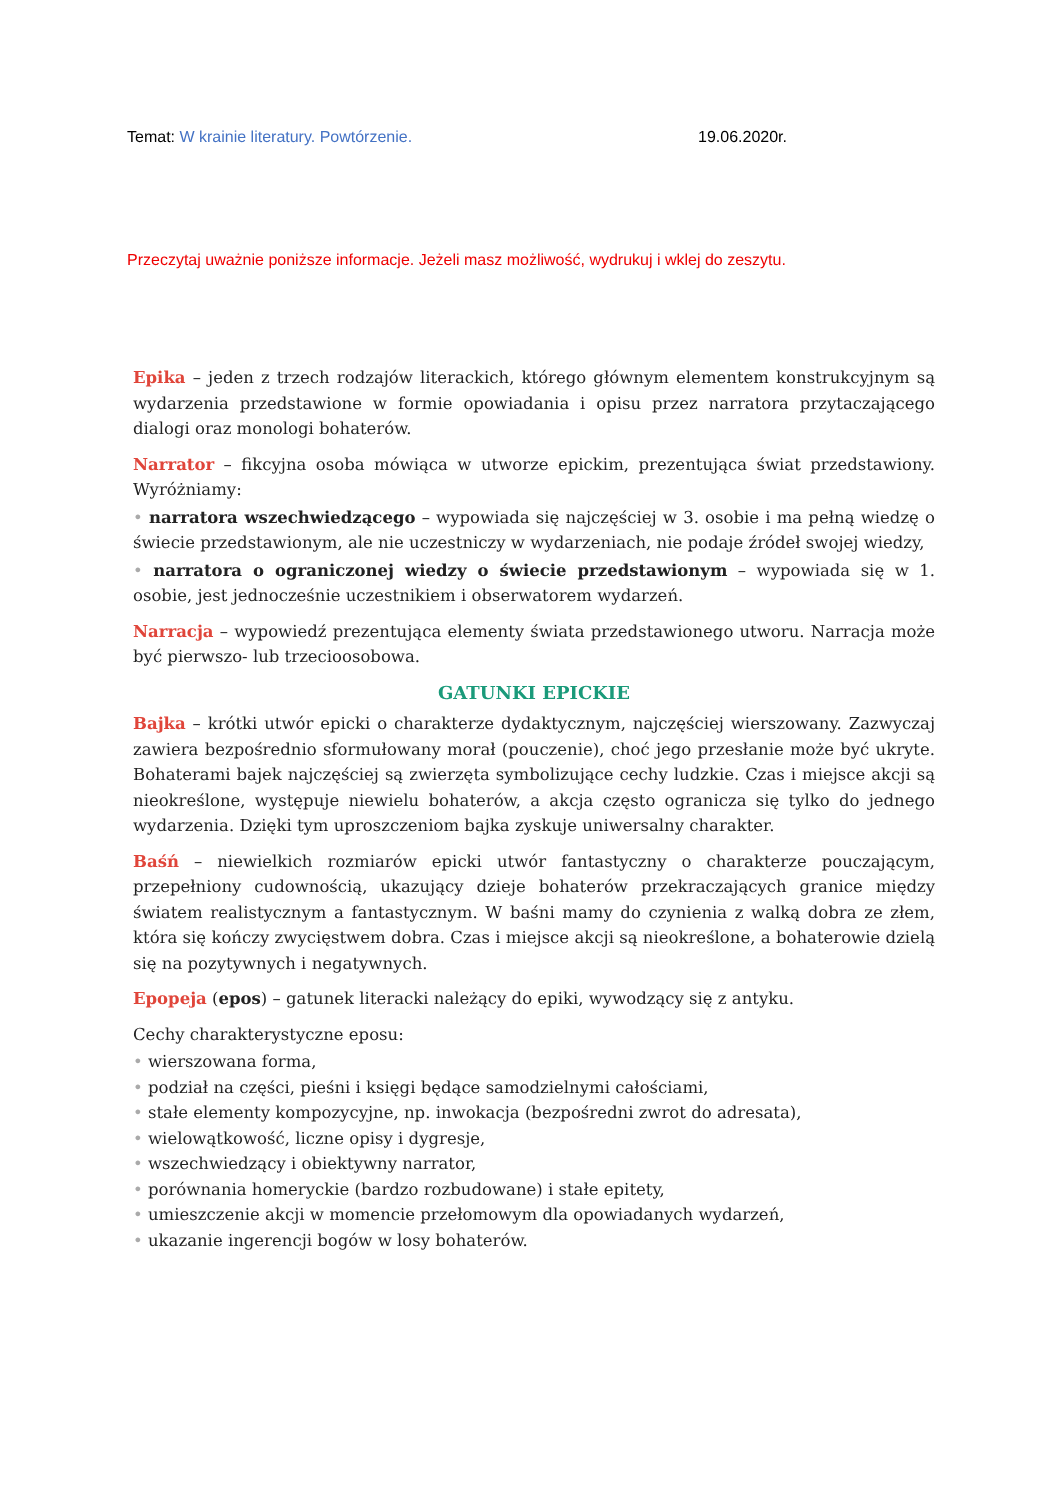Temat: W krainie literatury. Powtórzenie. 19.06.2020r.
Przeczytaj uważnie poniższe informacje. Jeżeli masz możliwość, wydrukuj i wklej do zeszytu.
Epika – jeden z trzech rodzajów literackich, którego głównym elementem konstrukcyjnym są wydarzenia przedstawione w formie opowiadania i opisu przez narratora przytaczającego dialogi oraz monologi bohaterów.
Narrator – fikcyjna osoba mówiąca w utworze epickim, prezentująca świat przedstawiony. Wyróżniamy:
• narratora wszechwiedzącego – wypowiada się najczęściej w 3. osobie i ma pełną wiedzę o świecie przedstawionym, ale nie uczestniczy w wydarzeniach, nie podaje źródeł swojej wiedzy,
• narratora o ograniczonej wiedzy o świecie przedstawionym – wypowiada się w 1. osobie, jest jednocześnie uczestnikiem i obserwatorem wydarzeń.
Narracja – wypowiedź prezentująca elementy świata przedstawionego utworu. Narracja może być pierwszo- lub trzecioosobowa.
GATUNKI EPICKIE
Bajka – krótki utwór epicki o charakterze dydaktycznym, najczęściej wierszowany. Zazwyczaj zawiera bezpośrednio sformułowany morał (pouczenie), choć jego przesłanie może być ukryte. Bohaterami bajek najczęściej są zwierzęta symbolizujące cechy ludzkie. Czas i miejsce akcji są nieokreślone, występuje niewielu bohaterów, a akcja często ogranicza się tylko do jednego wydarzenia. Dzięki tym uproszczeniom bajka zyskuje uniwersalny charakter.
Baśń – niewielkich rozmiarów epicki utwór fantastyczny o charakterze pouczającym, przepełniony cudownością, ukazujący dzieje bohaterów przekraczających granice między światem realistycznym a fantastycznym. W baśni mamy do czynienia z walką dobra ze złem, która się kończy zwycięstwem dobra. Czas i miejsce akcji są nieokreślone, a bohaterowie dzielą się na pozytywnych i negatywnych.
Epopeja (epos) – gatunek literacki należący do epiki, wywodzący się z antyku.
Cechy charakterystyczne eposu:
• wierszowana forma,
• podział na części, pieśni i księgi będące samodzielnymi całościami,
• stałe elementy kompozycyjne, np. inwokacja (bezpośredni zwrot do adresata),
• wielowątkowość, liczne opisy i dygresje,
• wszechwiedzący i obiektywny narrator,
• porównania homeryckie (bardzo rozbudowane) i stałe epitety,
• umieszczenie akcji w momencie przełomowym dla opowiadanych wydarzeń,
• ukazanie ingerencji bogów w losy bohaterów.